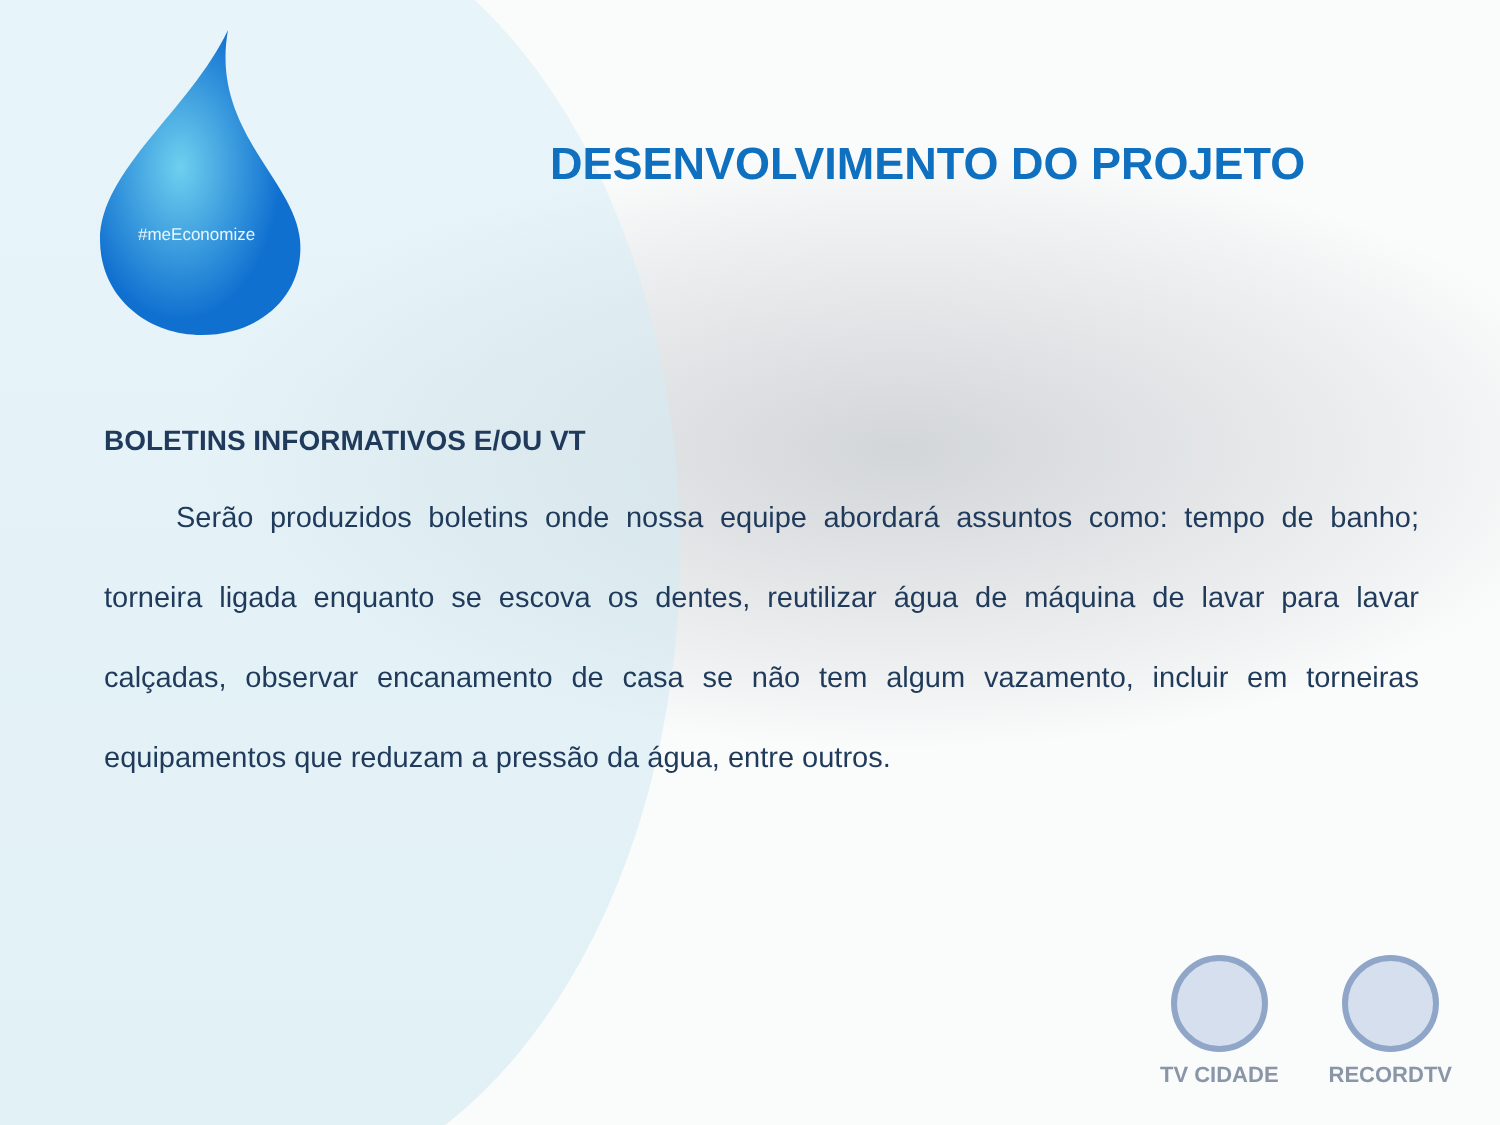#meEconomize
DESENVOLVIMENTO DO PROJETO
BOLETINS INFORMATIVOS E/OU VT
Serão produzidos boletins onde nossa equipe abordará assuntos como: tempo de banho; torneira ligada enquanto se escova os dentes, reutilizar água de máquina de lavar para lavar calçadas, observar encanamento de casa se não tem algum vazamento, incluir em torneiras equipamentos que reduzam a pressão da água, entre outros.
TV CIDADE RECORDTV